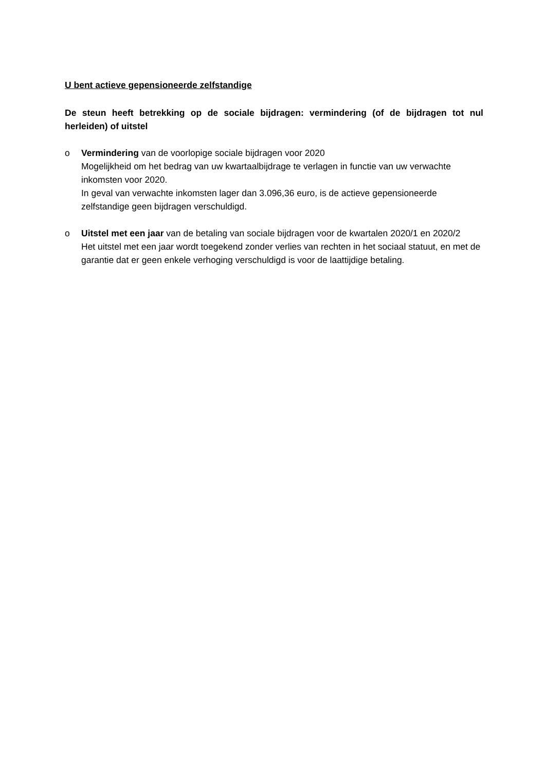U bent actieve gepensioneerde zelfstandige
De steun heeft betrekking op de sociale bijdragen: vermindering (of de bijdragen tot nul herleiden) of uitstel
o Vermindering van de voorlopige sociale bijdragen voor 2020
Mogelijkheid om het bedrag van uw kwartaalbijdrage te verlagen in functie van uw verwachte inkomsten voor 2020.
In geval van verwachte inkomsten lager dan 3.096,36 euro, is de actieve gepensioneerde zelfstandige geen bijdragen verschuldigd.
o Uitstel met een jaar van de betaling van sociale bijdragen voor de kwartalen 2020/1 en 2020/2
Het uitstel met een jaar wordt toegekend zonder verlies van rechten in het sociaal statuut, en met de garantie dat er geen enkele verhoging verschuldigd is voor de laattijdige betaling.